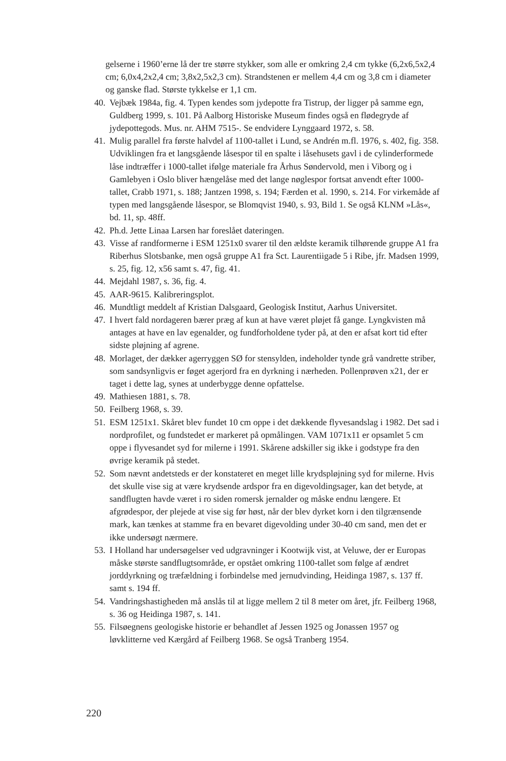gelserne i 1960’erne lå der tre større stykker, som alle er omkring 2,4 cm tykke (6,2x6,5x2,4 cm; 6,0x4,2x2,4 cm; 3,8x2,5x2,3 cm). Strandstenen er mellem 4,4 cm og 3,8 cm i diameter og ganske flad. Største tykkelse er 1,1 cm.
40. Vejbæk 1984a, fig. 4. Typen kendes som jydepotte fra Tistrup, der ligger på samme egn, Guldberg 1999, s. 101. På Aalborg Historiske Museum findes også en flødegryde af jydepottegods. Mus. nr. AHM 7515-. Se endvidere Lynggaard 1972, s. 58.
41. Mulig parallel fra første halvdel af 1100-tallet i Lund, se Andrén m.fl. 1976, s. 402, fig. 358. Udviklingen fra et langsgående låsespor til en spalte i låsehusets gavl i de cylinderformede låse indtræffer i 1000-tallet ifølge materiale fra Århus Søndervold, men i Viborg og i Gamlebyen i Oslo bliver hængelåse med det lange nøglespor fortsat anvendt efter 1000-tallet, Crabb 1971, s. 188; Jantzen 1998, s. 194; Færden et al. 1990, s. 214. For virkemåde af typen med langsgående låsespor, se Blomqvist 1940, s. 93, Bild 1. Se også KLNM »Lås«, bd. 11, sp. 48ff.
42. Ph.d. Jette Linaa Larsen har foreslået dateringen.
43. Visse af randformerne i ESM 1251x0 svarer til den ældste keramik tilhørende gruppe A1 fra Riberhus Slotsbanke, men også gruppe A1 fra Sct. Laurentiigade 5 i Ribe, jfr. Madsen 1999, s. 25, fig. 12, x56 samt s. 47, fig. 41.
44. Mejdahl 1987, s. 36, fig. 4.
45. AAR-9615. Kalibreringsplot.
46. Mundtligt meddelt af Kristian Dalsgaard, Geologisk Institut, Aarhus Universitet.
47. I hvert fald nordageren bærer præg af kun at have været pløjet få gange. Lyngkvisten må antages at have en lav egenalder, og fundforholdene tyder på, at den er afsat kort tid efter sidste pløjning af agrene.
48. Morlaget, der dækker agerryggen SØ for stensylden, indeholder tynde grå vandrette striber, som sandsynligvis er føget agerjord fra en dyrkning i nærheden. Pollenprøven x21, der er taget i dette lag, synes at underbygge denne opfattelse.
49. Mathiesen 1881, s. 78.
50. Feilberg 1968, s. 39.
51. ESM 1251x1. Skåret blev fundet 10 cm oppe i det dækkende flyvesandslag i 1982. Det sad i nordprofilet, og fundstedet er markeret på opmålingen. VAM 1071x11 er opsamlet 5 cm oppe i flyvesandet syd for milerne i 1991. Skårene adskiller sig ikke i godstype fra den øvrige keramik på stedet.
52. Som nævnt andetsteds er der konstateret en meget lille krydspløjning syd for milerne. Hvis det skulle vise sig at være krydsende ardspor fra en digevoldingsager, kan det betyde, at sandflugten havde været i ro siden romersk jernalder og måske endnu længere. Et afgrødespor, der plejede at vise sig før høst, når der blev dyrket korn i den tilgrænsende mark, kan tænkes at stamme fra en bevaret digevolding under 30-40 cm sand, men det er ikke undersøgt nærmere.
53. I Holland har undersøgelser ved udgravninger i Kootwijk vist, at Veluwe, der er Europas måske største sandflugtsområde, er opstået omkring 1100-tallet som følge af ændret jorddyrkning og træfældning i forbindelse med jernudvinding, Heidinga 1987, s. 137 ff. samt s. 194 ff.
54. Vandringshastigheden må anslås til at ligge mellem 2 til 8 meter om året, jfr. Feilberg 1968, s. 36 og Heidinga 1987, s. 141.
55. Filsøegnens geologiske historie er behandlet af Jessen 1925 og Jonassen 1957 og løvklitterne ved Kærgård af Feilberg 1968. Se også Tranberg 1954.
220